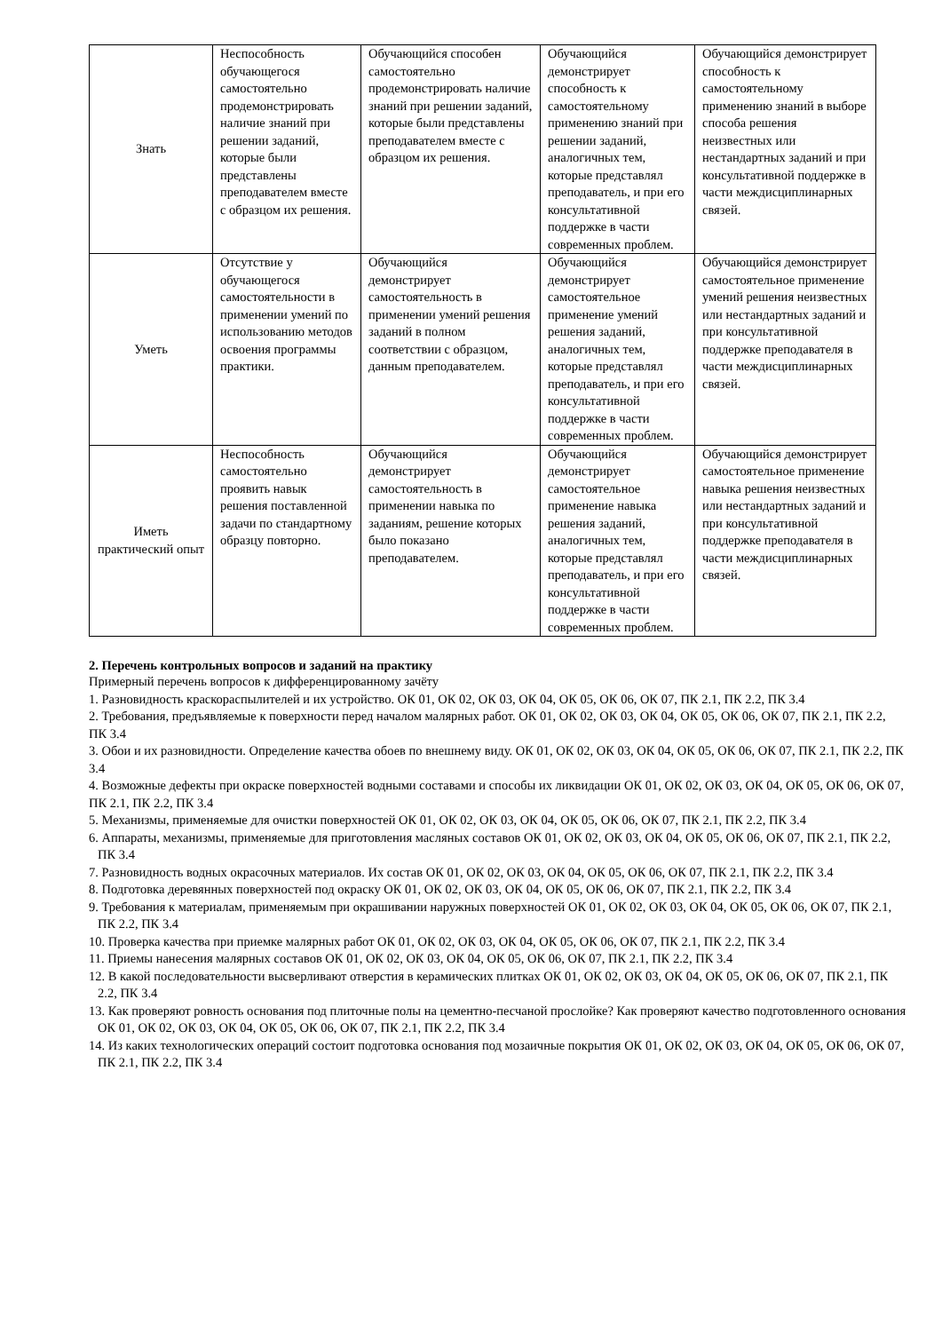| Знать | Неспособность обучающегося самостоятельно продемонстрировать наличие знаний при решении заданий, которые были представлены преподавателем вместе с образцом их решения. | Обучающийся способен самостоятельно продемонстрировать наличие знаний при решении заданий, которые были представлены преподавателем вместе с образцом их решения. | Обучающийся демонстрирует способность к самостоятельному применению знаний при решении заданий, аналогичных тем, которые представлял преподаватель, и при его консультативной поддержке в части современных проблем. | Обучающийся демонстрирует способность к самостоятельному применению знаний в выборе способа решения неизвестных или нестандартных заданий и при консультативной поддержке в части междисциплинарных связей. |
| Уметь | Отсутствие у обучающегося самостоятельности в применении умений по использованию методов освоения программы практики. | Обучающийся демонстрирует самостоятельность в применении умений решения заданий в полном соответствии с образцом, данным преподавателем. | Обучающийся демонстрирует самостоятельное применение умений решения заданий, аналогичных тем, которые представлял преподаватель, и при его консультативной поддержке в части современных проблем. | Обучающийся демонстрирует самостоятельное применение умений решения неизвестных или нестандартных заданий и при консультативной поддержке преподавателя в части междисциплинарных связей. |
| Иметь практический опыт | Неспособность самостоятельно проявить навык решения поставленной задачи по стандартному образцу повторно. | Обучающийся демонстрирует самостоятельность в применении навыка по заданиям, решение которых было показано преподавателем. | Обучающийся демонстрирует самостоятельное применение навыка решения заданий, аналогичных тем, которые представлял преподаватель, и при его консультативной поддержке в части современных проблем. | Обучающийся демонстрирует самостоятельное применение навыка решения неизвестных или нестандартных заданий и при консультативной поддержке преподавателя в части междисциплинарных связей. |
2. Перечень контрольных вопросов и заданий на практику
Примерный перечень вопросов к дифференцированному зачёту
1. Разновидность краскораспылителей и их устройство. ОК 01, ОК 02, ОК 03, ОК 04, ОК 05, ОК 06, ОК 07, ПК 2.1, ПК 2.2, ПК 3.4
2. Требования, предъявляемые к поверхности перед началом малярных работ. ОК 01, ОК 02, ОК 03, ОК 04, ОК 05, ОК 06, ОК 07, ПК 2.1, ПК 2.2, ПК 3.4
3. Обои и их разновидности. Определение качества обоев по внешнему виду. ОК 01, ОК 02, ОК 03, ОК 04, ОК 05, ОК 06, ОК 07, ПК 2.1, ПК 2.2, ПК 3.4
4. Возможные дефекты при окраске поверхностей водными составами и способы их ликвидации ОК 01, ОК 02, ОК 03, ОК 04, ОК 05, ОК 06, ОК 07, ПК 2.1, ПК 2.2, ПК 3.4
5. Механизмы, применяемые для очистки поверхностей ОК 01, ОК 02, ОК 03, ОК 04, ОК 05, ОК 06, ОК 07, ПК 2.1, ПК 2.2, ПК 3.4
6. Аппараты, механизмы, применяемые для приготовления масляных составов ОК 01, ОК 02, ОК 03, ОК 04, ОК 05, ОК 06, ОК 07, ПК 2.1, ПК 2.2, ПК 3.4
7. Разновидность водных окрасочных материалов. Их состав ОК 01, ОК 02, ОК 03, ОК 04, ОК 05, ОК 06, ОК 07, ПК 2.1, ПК 2.2, ПК 3.4
8. Подготовка деревянных поверхностей под окраску ОК 01, ОК 02, ОК 03, ОК 04, ОК 05, ОК 06, ОК 07, ПК 2.1, ПК 2.2, ПК 3.4
9. Требования к материалам, применяемым при окрашивании наружных поверхностей ОК 01, ОК 02, ОК 03, ОК 04, ОК 05, ОК 06, ОК 07, ПК 2.1, ПК 2.2, ПК 3.4
10. Проверка качества при приемке малярных работ ОК 01, ОК 02, ОК 03, ОК 04, ОК 05, ОК 06, ОК 07, ПК 2.1, ПК 2.2, ПК 3.4
11. Приемы нанесения малярных составов ОК 01, ОК 02, ОК 03, ОК 04, ОК 05, ОК 06, ОК 07, ПК 2.1, ПК 2.2, ПК 3.4
12. В какой последовательности высверливают отверстия в керамических плитках ОК 01, ОК 02, ОК 03, ОК 04, ОК 05, ОК 06, ОК 07, ПК 2.1, ПК 2.2, ПК 3.4
13. Как проверяют ровность основания под плиточные полы на цементно-песчаной прослойке? Как проверяют качество подготовленного основания ОК 01, ОК 02, ОК 03, ОК 04, ОК 05, ОК 06, ОК 07, ПК 2.1, ПК 2.2, ПК 3.4
14. Из каких технологических операций состоит подготовка основания под мозаичные покрытия ОК 01, ОК 02, ОК 03, ОК 04, ОК 05, ОК 06, ОК 07, ПК 2.1, ПК 2.2, ПК 3.4